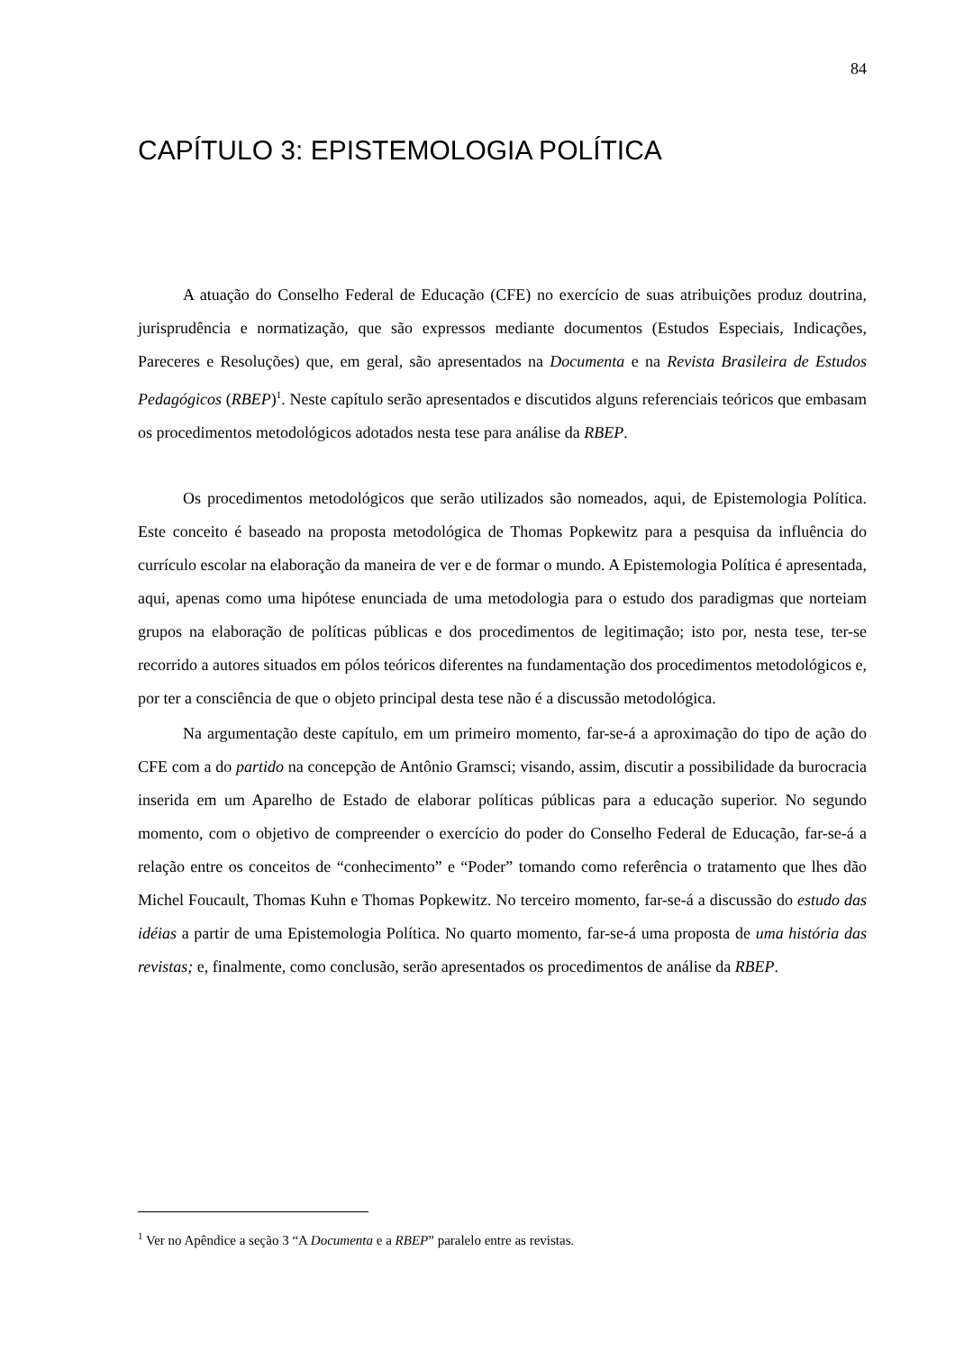84
CAPÍTULO 3: EPISTEMOLOGIA POLÍTICA
A atuação do Conselho Federal de Educação (CFE) no exercício de suas atribuições produz doutrina, jurisprudência e normatização, que são expressos mediante documentos (Estudos Especiais, Indicações, Pareceres e Resoluções) que, em geral, são apresentados na Documenta e na Revista Brasileira de Estudos Pedagógicos (RBEP)<sup>1</sup>. Neste capítulo serão apresentados e discutidos alguns referenciais teóricos que embasam os procedimentos metodológicos adotados nesta tese para análise da RBEP.
Os procedimentos metodológicos que serão utilizados são nomeados, aqui, de Epistemologia Política. Este conceito é baseado na proposta metodológica de Thomas Popkewitz para a pesquisa da influência do currículo escolar na elaboração da maneira de ver e de formar o mundo. A Epistemologia Política é apresentada, aqui, apenas como uma hipótese enunciada de uma metodologia para o estudo dos paradigmas que norteiam grupos na elaboração de políticas públicas e dos procedimentos de legitimação; isto por, nesta tese, ter-se recorrido a autores situados em pólos teóricos diferentes na fundamentação dos procedimentos metodológicos e, por ter a consciência de que o objeto principal desta tese não é a discussão metodológica.
Na argumentação deste capítulo, em um primeiro momento, far-se-á a aproximação do tipo de ação do CFE com a do partido na concepção de Antônio Gramsci; visando, assim, discutir a possibilidade da burocracia inserida em um Aparelho de Estado de elaborar políticas públicas para a educação superior. No segundo momento, com o objetivo de compreender o exercício do poder do Conselho Federal de Educação, far-se-á a relação entre os conceitos de “conhecimento” e “Poder” tomando como referência o tratamento que lhes dão Michel Foucault, Thomas Kuhn e Thomas Popkewitz. No terceiro momento, far-se-á a discussão do estudo das idéias a partir de uma Epistemologia Política. No quarto momento, far-se-á uma proposta de uma história das revistas; e, finalmente, como conclusão, serão apresentados os procedimentos de análise da RBEP.
<sup>1</sup> Ver no Apêndice a seção 3 “A Documenta e a RBEP” paralelo entre as revistas.